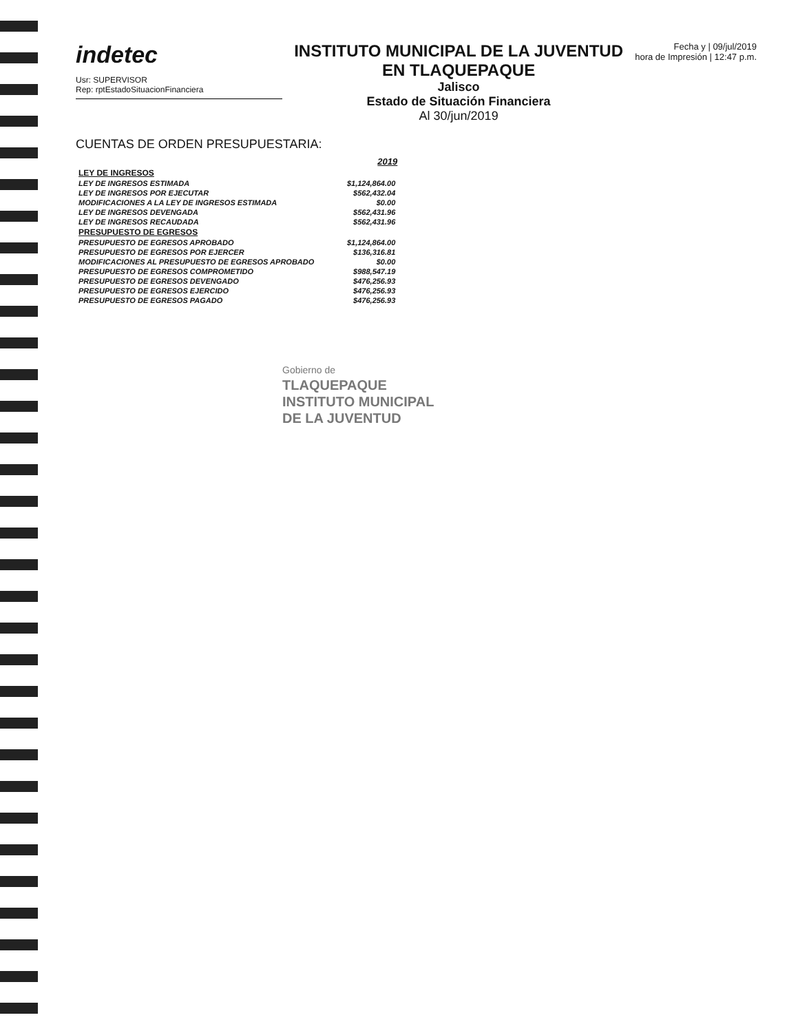indetec
Usr: SUPERVISOR
Rep: rptEstadoSituacionFinanciera
INSTITUTO MUNICIPAL DE LA JUVENTUD EN TLAQUEPAQUE
Jalisco
Estado de Situación Financiera
Al 30/jun/2019
Fecha y | 09/jul/2019
hora de Impresión | 12:47 p.m.
CUENTAS DE ORDEN PRESUPUESTARIA:
| | 2019 |
| LEY DE INGRESOS | |
| LEY DE INGRESOS ESTIMADA | $1,124,864.00 |
| LEY DE INGRESOS POR EJECUTAR | $562,432.04 |
| MODIFICACIONES A LA LEY DE INGRESOS ESTIMADA | $0.00 |
| LEY DE INGRESOS DEVENGADA | $562,431.96 |
| LEY DE INGRESOS RECAUDADA | $562,431.96 |
| PRESUPUESTO DE EGRESOS | |
| PRESUPUESTO DE EGRESOS APROBADO | $1,124,864.00 |
| PRESUPUESTO DE EGRESOS POR EJERCER | $136,316.81 |
| MODIFICACIONES AL PRESUPUESTO DE EGRESOS APROBADO | $0.00 |
| PRESUPUESTO DE EGRESOS COMPROMETIDO | $988,547.19 |
| PRESUPUESTO DE EGRESOS DEVENGADO | $476,256.93 |
| PRESUPUESTO DE EGRESOS EJERCIDO | $476,256.93 |
| PRESUPUESTO DE EGRESOS PAGADO | $476,256.93 |
Gobierno de
TLAQUEPAQUE
INSTITUTO MUNICIPAL
DE LA JUVENTUD